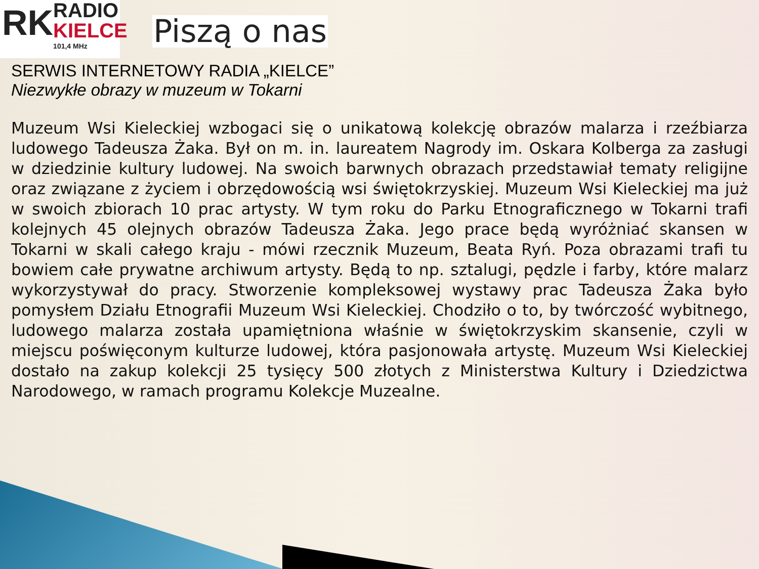RK
RADIO
KIELCE
101,4 MHz
Piszą o nas
SERWIS INTERNETOWY RADIA „KIELCE”
Niezwykłe obrazy w muzeum w Tokarni
Muzeum Wsi Kieleckiej wzbogaci się o unikatową kolekcję obrazów malarza i rzeźbiarza ludowego Tadeusza Żaka. Był on m. in. laureatem Nagrody im. Oskara Kolberga za zasługi w dziedzinie kultury ludowej. Na swoich barwnych obrazach przedstawiał tematy religijne oraz związane z życiem i obrzędowością wsi świętokrzyskiej. Muzeum Wsi Kieleckiej ma już w swoich zbiorach 10 prac artysty. W tym roku do Parku Etnograficznego w Tokarni trafi kolejnych 45 olejnych obrazów Tadeusza Żaka. Jego prace będą wyróżniać skansen w Tokarni w skali całego kraju - mówi rzecznik Muzeum, Beata Ryń. Poza obrazami trafi tu bowiem całe prywatne archiwum artysty. Będą to np. sztalugi, pędzle i farby, które malarz wykorzystywał do pracy. Stworzenie kompleksowej wystawy prac Tadeusza Żaka było pomysłem Działu Etnografii Muzeum Wsi Kieleckiej. Chodziło o to, by twórczość wybitnego, ludowego malarza została upamiętniona właśnie w świętokrzyskim skansenie, czyli w miejscu poświęconym kulturze ludowej, która pasjonowała artystę. Muzeum Wsi Kieleckiej dostało na zakup kolekcji 25 tysięcy 500 złotych z Ministerstwa Kultury i Dziedzictwa Narodowego, w ramach programu Kolekcje Muzealne.